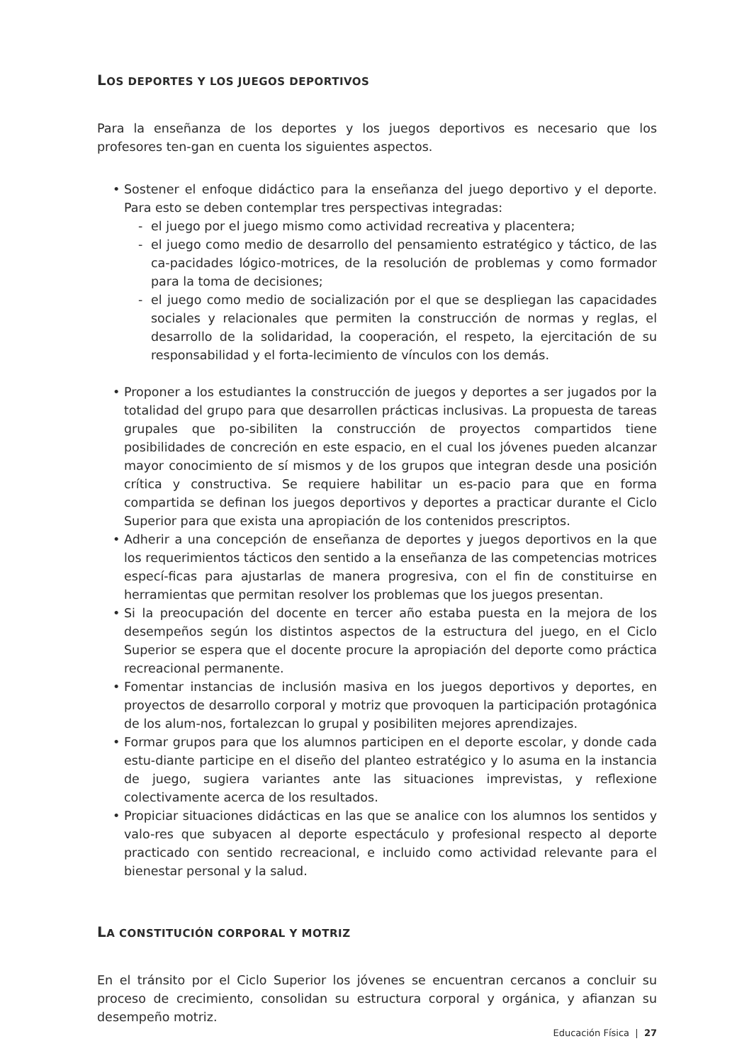LOS DEPORTES Y LOS JUEGOS DEPORTIVOS
Para la enseñanza de los deportes y los juegos deportivos es necesario que los profesores ten-gan en cuenta los siguientes aspectos.
• Sostener el enfoque didáctico para la enseñanza del juego deportivo y el deporte. Para esto se deben contemplar tres perspectivas integradas:
- el juego por el juego mismo como actividad recreativa y placentera;
- el juego como medio de desarrollo del pensamiento estratégico y táctico, de las ca-pacidades lógico-motrices, de la resolución de problemas y como formador para la toma de decisiones;
- el juego como medio de socialización por el que se despliegan las capacidades sociales y relacionales que permiten la construcción de normas y reglas, el desarrollo de la solidaridad, la cooperación, el respeto, la ejercitación de su responsabilidad y el forta-lecimiento de vínculos con los demás.
• Proponer a los estudiantes la construcción de juegos y deportes a ser jugados por la totalidad del grupo para que desarrollen prácticas inclusivas. La propuesta de tareas grupales que po-sibiliten la construcción de proyectos compartidos tiene posibilidades de concreción en este espacio, en el cual los jóvenes pueden alcanzar mayor conocimiento de sí mismos y de los grupos que integran desde una posición crítica y constructiva. Se requiere habilitar un es-pacio para que en forma compartida se definan los juegos deportivos y deportes a practicar durante el Ciclo Superior para que exista una apropiación de los contenidos prescriptos.
• Adherir a una concepción de enseñanza de deportes y juegos deportivos en la que los requerimientos tácticos den sentido a la enseñanza de las competencias motrices especí-ficas para ajustarlas de manera progresiva, con el fin de constituirse en herramientas que permitan resolver los problemas que los juegos presentan.
• Si la preocupación del docente en tercer año estaba puesta en la mejora de los desempeños según los distintos aspectos de la estructura del juego, en el Ciclo Superior se espera que el docente procure la apropiación del deporte como práctica recreacional permanente.
• Fomentar instancias de inclusión masiva en los juegos deportivos y deportes, en proyectos de desarrollo corporal y motriz que provoquen la participación protagónica de los alum-nos, fortalezcan lo grupal y posibiliten mejores aprendizajes.
• Formar grupos para que los alumnos participen en el deporte escolar, y donde cada estu-diante participe en el diseño del planteo estratégico y lo asuma en la instancia de juego, sugiera variantes ante las situaciones imprevistas, y reflexione colectivamente acerca de los resultados.
• Propiciar situaciones didácticas en las que se analice con los alumnos los sentidos y valo-res que subyacen al deporte espectáculo y profesional respecto al deporte practicado con sentido recreacional, e incluido como actividad relevante para el bienestar personal y la salud.
LA CONSTITUCIÓN CORPORAL Y MOTRIZ
En el tránsito por el Ciclo Superior los jóvenes se encuentran cercanos a concluir su proceso de crecimiento, consolidan su estructura corporal y orgánica, y afianzan su desempeño motriz.
Educación Física | 27